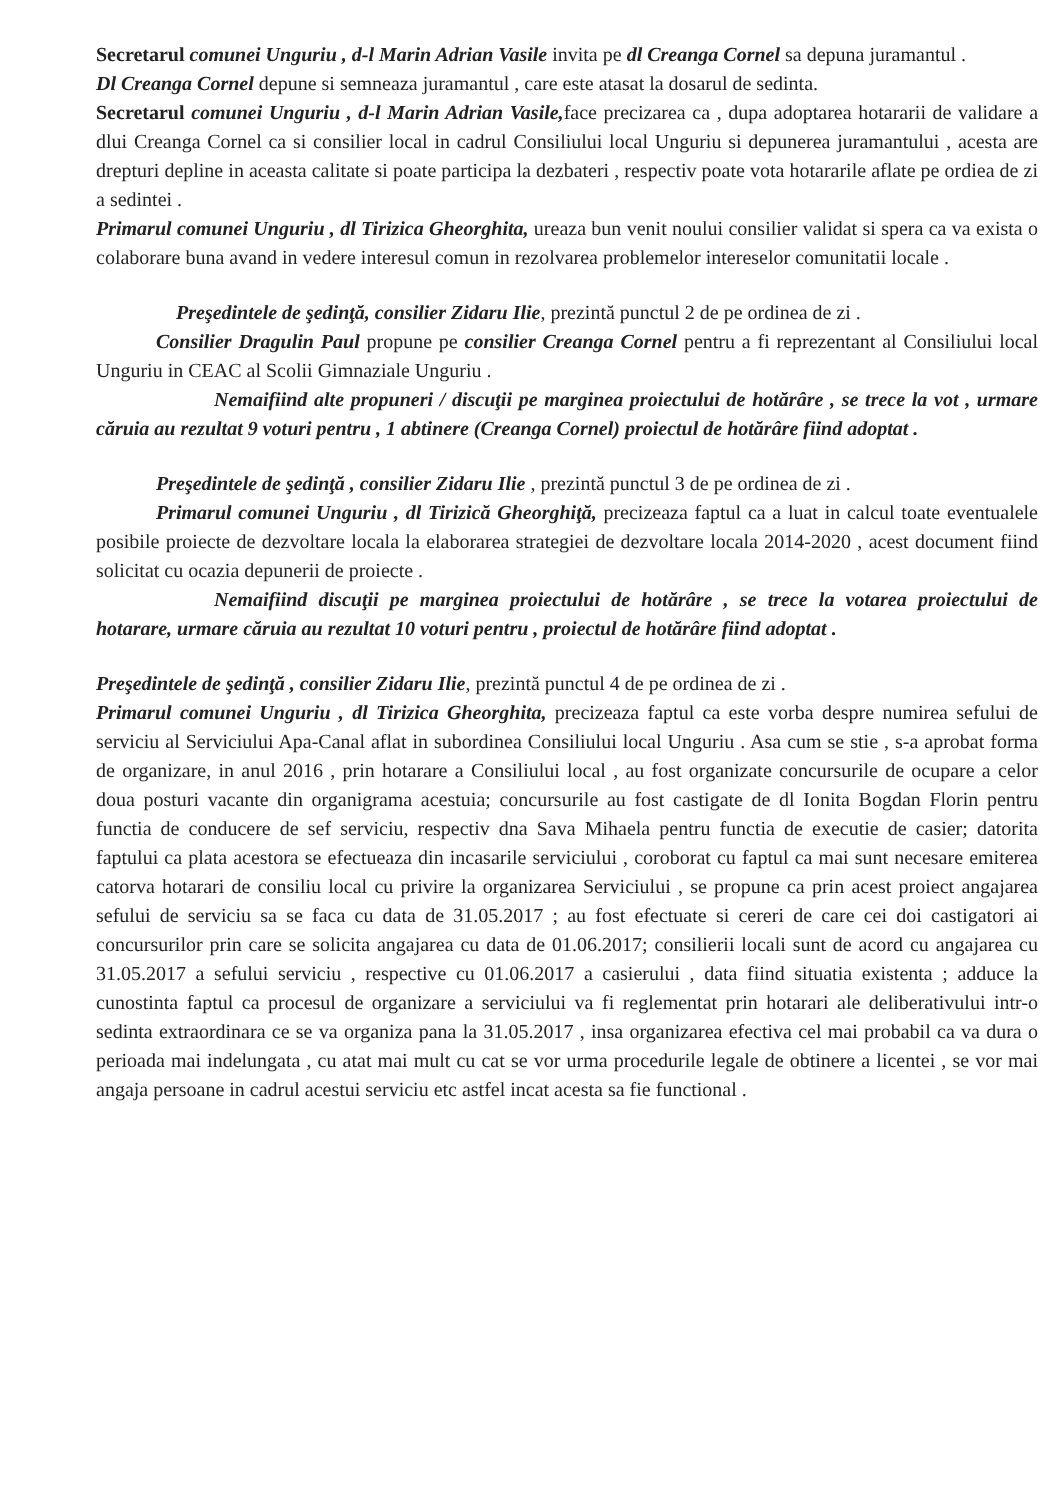Secretarul comunei Unguriu , d-l Marin Adrian Vasile invita pe dl Creanga Cornel sa depuna juramantul .
Dl Creanga Cornel depune si semneaza juramantul , care este atasat la dosarul de sedinta.
Secretarul comunei Unguriu , d-l Marin Adrian Vasile, face precizarea ca , dupa adoptarea hotararii de validare a dlui Creanga Cornel ca si consilier local in cadrul Consiliului local Unguriu si depunerea juramantului , acesta are drepturi depline in aceasta calitate si poate participa la dezbateri , respectiv poate vota hotararile aflate pe ordiea de zi a sedintei .
Primarul comunei Unguriu , dl Tirizica Gheorghita, ureaza bun venit noului consilier validat si spera ca va exista o colaborare buna avand in vedere interesul comun in rezolvarea problemelor intereselor comunitatii locale .
Preşedintele de şedinţă, consilier Zidaru Ilie, prezintă punctul 2 de pe ordinea de zi .
Consilier Dragulin Paul propune pe consilier Creanga Cornel pentru a fi reprezentant al Consiliului local Unguriu in CEAC al Scolii Gimnaziale Unguriu .
Nemaifiind alte propuneri / discuţii pe marginea proiectului de hotărâre , se trece la vot , urmare căruia au rezultat 9 voturi pentru , 1 abtinere (Creanga Cornel) proiectul de hotărâre fiind adoptat .
Preşedintele de şedinţă , consilier Zidaru Ilie , prezintă punctul 3 de pe ordinea de zi .
Primarul comunei Unguriu , dl Tirizică Gheorghiţă, precizeaza faptul ca a luat in calcul toate eventualele posibile proiecte de dezvoltare locala la elaborarea strategiei de dezvoltare locala 2014-2020 , acest document fiind solicitat cu ocazia depunerii de proiecte .
Nemaifiind discuţii pe marginea proiectului de hotărâre , se trece la votarea proiectului de hotarare, urmare căruia au rezultat 10 voturi pentru , proiectul de hotărâre fiind adoptat .
Preşedintele de şedinţă , consilier Zidaru Ilie, prezintă punctul 4 de pe ordinea de zi .
Primarul comunei Unguriu , dl Tirizica Gheorghita, precizeaza faptul ca este vorba despre numirea sefului de serviciu al Serviciului Apa-Canal aflat in subordinea Consiliului local Unguriu . Asa cum se stie , s-a aprobat forma de organizare, in anul 2016 , prin hotarare a Consiliului local , au fost organizate concursurile de ocupare a celor doua posturi vacante din organigrama acestuia; concursurile au fost castigate de dl Ionita Bogdan Florin pentru functia de conducere de sef serviciu, respectiv dna Sava Mihaela pentru functia de executie de casier; datorita faptului ca plata acestora se efectueaza din incasarile serviciului , coroborat cu faptul ca mai sunt necesare emiterea catorva hotarari de consiliu local cu privire la organizarea Serviciului , se propune ca prin acest proiect angajarea sefului de serviciu sa se faca cu data de 31.05.2017 ; au fost efectuate si cereri de care cei doi castigatori ai concursurilor prin care se solicita angajarea cu data de 01.06.2017; consilierii locali sunt de acord cu angajarea cu 31.05.2017 a sefului serviciu , respective cu 01.06.2017 a casierului , data fiind situatia existenta ; adduce la cunostinta faptul ca procesul de organizare a serviciului va fi reglementat prin hotarari ale deliberativului intr-o sedinta extraordinara ce se va organiza pana la 31.05.2017 , insa organizarea efectiva cel mai probabil ca va dura o perioada mai indelungata , cu atat mai mult cu cat se vor urma procedurile legale de obtinere a licentei , se vor mai angaja persoane in cadrul acestui serviciu etc astfel incat acesta sa fie functional .